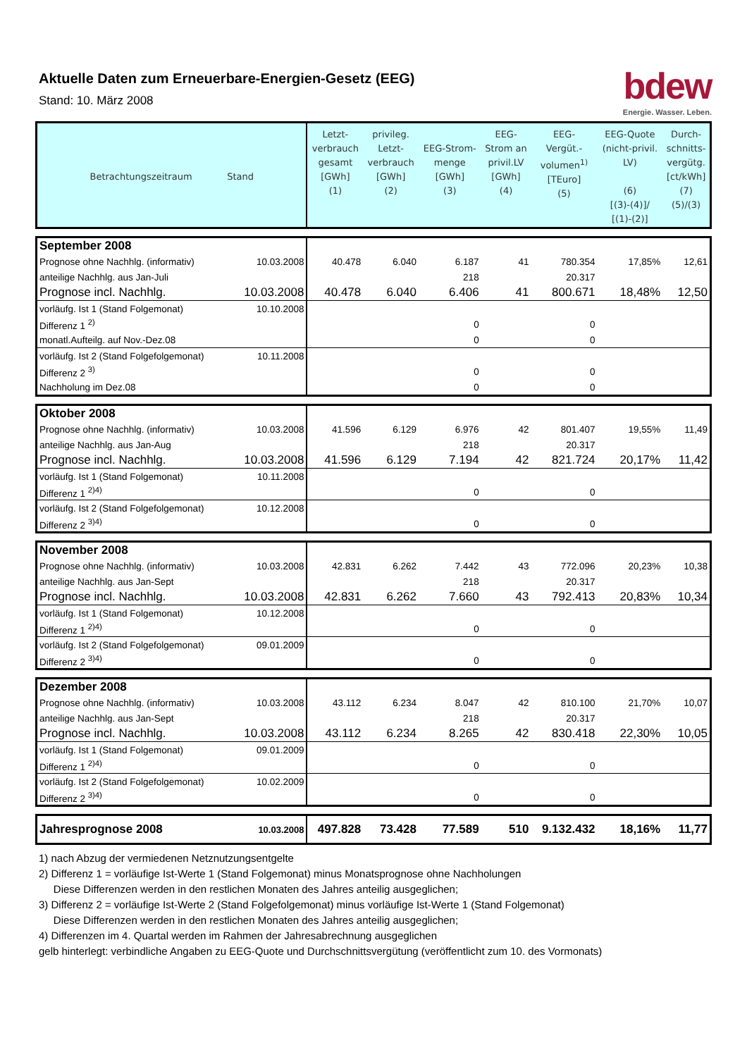Aktuelle Daten zum Erneuerbare-Energien-Gesetz (EEG)
Stand: 10. März 2008
bdew
Energie. Wasser. Leben.
| Betrachtungszeitraum Stand | | Letzt- verbrauch gesamt [GWh] (1) | privileg. Letzt- verbrauch [GWh] (2) | EEG-Strom- menge [GWh] (3) | EEG- Strom an privil.LV [GWh] (4) | EEG- Vergüt.- volumen<sup>1)</sup> [TEuro] (5) | EEG-Quote (nicht-privil. LV) (6) [(3)-(4)]/ [(1)-(2)] | Durch- schnitts- vergütg. [ct/kWh] (7) (5)/(3) |
| --- | --- | --- | --- | --- | --- | --- | --- | --- |
| September 2008 | | | | | | | | |
| Prognose ohne Nachhlg. (informativ) | 10.03.2008 | 40.478 | 6.040 | 6.187 | 41 | 780.354 | 17,85% | 12,61 |
| anteilige Nachhlg. aus Jan-Juli | | | | 218 | | 20.317 | | |
| Prognose incl. Nachhlg. | 10.03.2008 | 40.478 | 6.040 | 6.406 | 41 | 800.671 | 18,48% | 12,50 |
| vorläufg. Ist 1 (Stand Folgemonat) | 10.10.2008 | | | | | | | |
| Differenz 1 <sup>2)</sup> | | | | 0 | | 0 | | |
| monatl.Aufteilg. auf Nov.-Dez.08 | | | | 0 | | 0 | | |
| vorläufg. Ist 2 (Stand Folgefolgemonat) | 10.11.2008 | | | | | | | |
| Differenz 2 <sup>3)</sup> | | | | 0 | | 0 | | |
| Nachholung im Dez.08 | | | | 0 | | 0 | | |
| Oktober 2008 | | | | | | | | |
| Prognose ohne Nachhlg. (informativ) | 10.03.2008 | 41.596 | 6.129 | 6.976 | 42 | 801.407 | 19,55% | 11,49 |
| anteilige Nachhlg. aus Jan-Aug | | | | 218 | | 20.317 | | |
| Prognose incl. Nachhlg. | 10.03.2008 | 41.596 | 6.129 | 7.194 | 42 | 821.724 | 20,17% | 11,42 |
| vorläufg. Ist 1 (Stand Folgemonat) | 10.11.2008 | | | | | | | |
| Differenz 1 <sup>2)4)</sup> | | | | 0 | | 0 | | |
| vorläufg. Ist 2 (Stand Folgefolgemonat) | 10.12.2008 | | | | | | | |
| Differenz 2 <sup>3)4)</sup> | | | | 0 | | 0 | | |
| November 2008 | | | | | | | | |
| Prognose ohne Nachhlg. (informativ) | 10.03.2008 | 42.831 | 6.262 | 7.442 | 43 | 772.096 | 20,23% | 10,38 |
| anteilige Nachhlg. aus Jan-Sept | | | | 218 | | 20.317 | | |
| Prognose incl. Nachhlg. | 10.03.2008 | 42.831 | 6.262 | 7.660 | 43 | 792.413 | 20,83% | 10,34 |
| vorläufg. Ist 1 (Stand Folgemonat) | 10.12.2008 | | | | | | | |
| Differenz 1 <sup>2)4)</sup> | | | | 0 | | 0 | | |
| vorläufg. Ist 2 (Stand Folgefolgemonat) | 09.01.2009 | | | | | | | |
| Differenz 2 <sup>3)4)</sup> | | | | 0 | | 0 | | |
| Dezember 2008 | | | | | | | | |
| Prognose ohne Nachhlg. (informativ) | 10.03.2008 | 43.112 | 6.234 | 8.047 | 42 | 810.100 | 21,70% | 10,07 |
| anteilige Nachhlg. aus Jan-Sept | | | | 218 | | 20.317 | | |
| Prognose incl. Nachhlg. | 10.03.2008 | 43.112 | 6.234 | 8.265 | 42 | 830.418 | 22,30% | 10,05 |
| vorläufg. Ist 1 (Stand Folgemonat) | 09.01.2009 | | | | | | | |
| Differenz 1 <sup>2)4)</sup> | | | | 0 | | 0 | | |
| vorläufg. Ist 2 (Stand Folgefolgemonat) | 10.02.2009 | | | | | | | |
| Differenz 2 <sup>3)4)</sup> | | | | 0 | | 0 | | |
| Jahresprognose 2008 | 10.03.2008 | 497.828 | 73.428 | 77.589 | 510 | 9.132.432 | 18,16% | 11,77 |
1) nach Abzug der vermiedenen Netznutzungsentgelte
2) Differenz 1 = vorläufige Ist-Werte 1 (Stand Folgemonat) minus Monatsprognose ohne Nachholungen
Diese Differenzen werden in den restlichen Monaten des Jahres anteilig ausgeglichen;
3) Differenz 2 = vorläufige Ist-Werte 2 (Stand Folgefolgemonat) minus vorläufige Ist-Werte 1 (Stand Folgemonat)
Diese Differenzen werden in den restlichen Monaten des Jahres anteilig ausgeglichen;
4) Differenzen im 4. Quartal werden im Rahmen der Jahresabrechnung ausgeglichen
gelb hinterlegt: verbindliche Angaben zu EEG-Quote und Durchschnittsvergütung (veröffentlicht zum 10. des Vormonats)